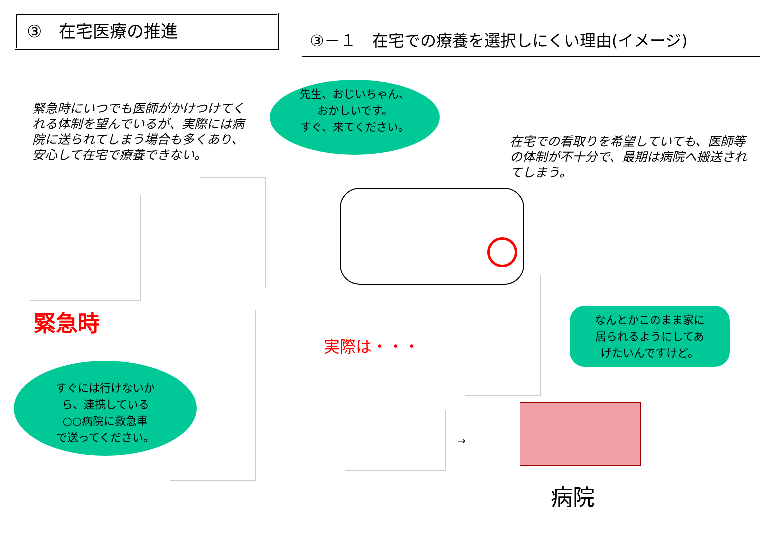③　在宅医療の推進
③－１　在宅での療養を選択しにくい理由(イメージ)
緊急時にいつでも医師がかけつけてくれる体制を望んでいるが、実際には病院に送られてしまう場合も多くあり、安心して在宅で療養できない。
先生、おじいちゃん、
おかしいです。
すぐ、来てください。
在宅での看取りを希望していても、医師等の体制が不十分で、最期は病院へ搬送されてしまう。
緊急時
実際は・・・
なんとかこのまま家に
居られるようにしてあ
げたいんですけど。
すぐには行けないか
ら、連携している
○○病院に救急車
で送ってください。
→
病院